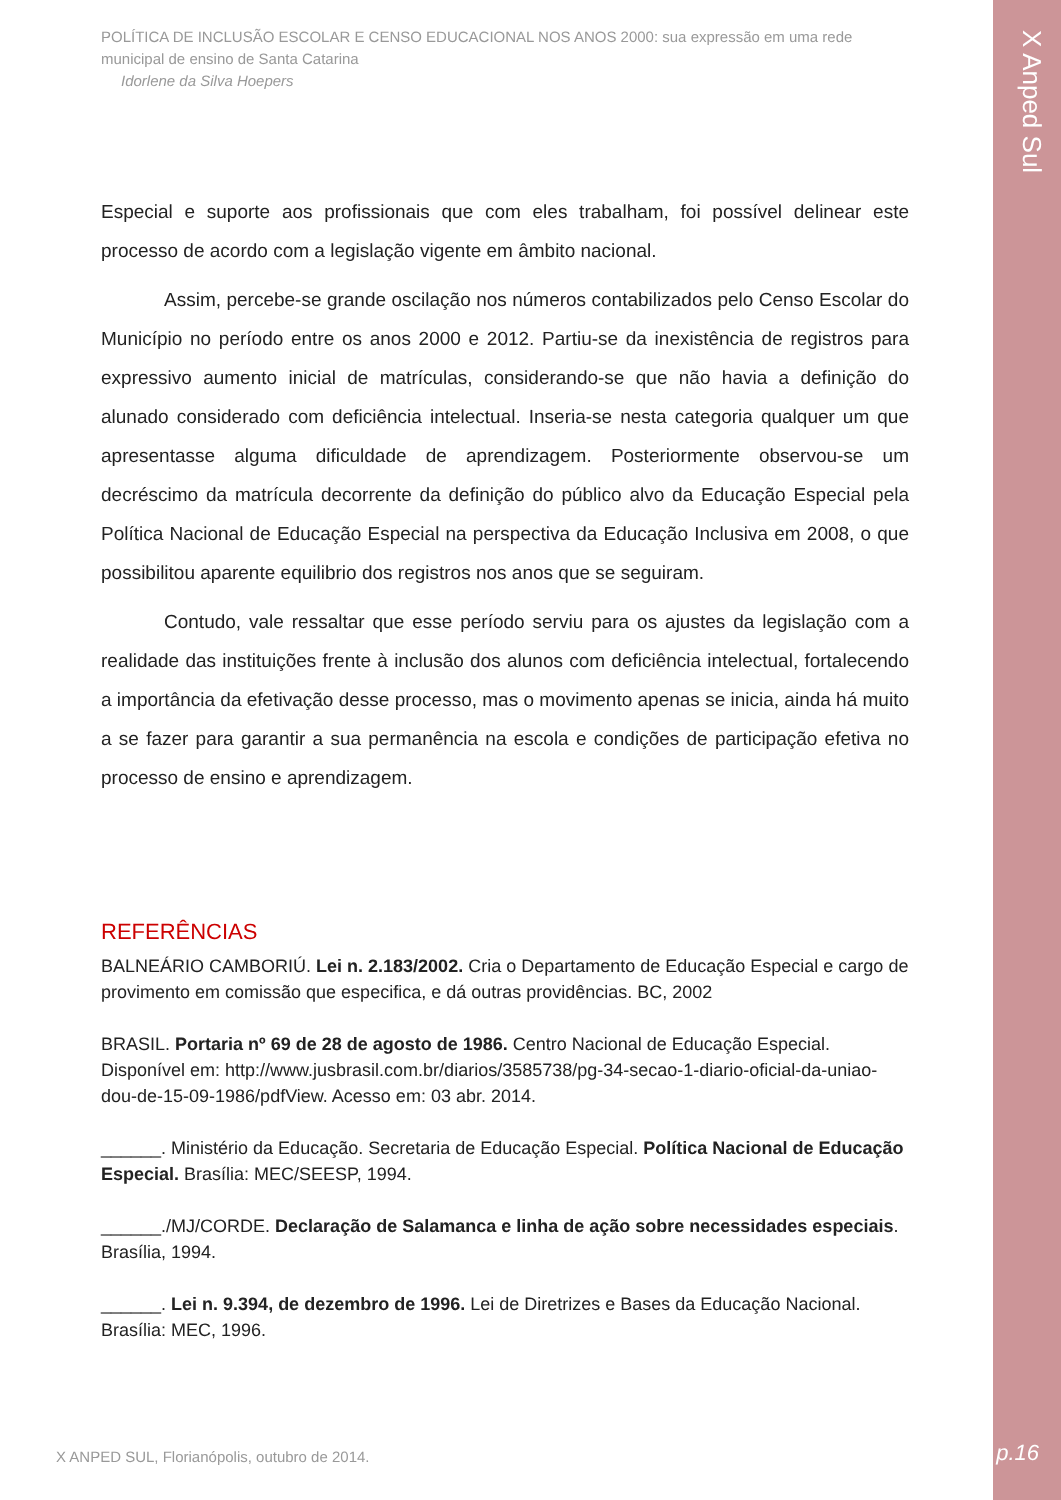X Anped Sul
POLÍTICA DE INCLUSÃO ESCOLAR E CENSO EDUCACIONAL NOS ANOS 2000: sua expressão em uma rede municipal de ensino de Santa Catarina
Idorlene da Silva Hoepers
Especial e suporte aos profissionais que com eles trabalham, foi possível delinear este processo de acordo com a legislação vigente em âmbito nacional.
Assim, percebe-se grande oscilação nos números contabilizados pelo Censo Escolar do Município no período entre os anos 2000 e 2012. Partiu-se da inexistência de registros para expressivo aumento inicial de matrículas, considerando-se que não havia a definição do alunado considerado com deficiência intelectual. Inseria-se nesta categoria qualquer um que apresentasse alguma dificuldade de aprendizagem. Posteriormente observou-se um decréscimo da matrícula decorrente da definição do público alvo da Educação Especial pela Política Nacional de Educação Especial na perspectiva da Educação Inclusiva em 2008, o que possibilitou aparente equilibrio dos registros nos anos que se seguiram.
Contudo, vale ressaltar que esse período serviu para os ajustes da legislação com a realidade das instituições frente à inclusão dos alunos com deficiência intelectual, fortalecendo a importância da efetivação desse processo, mas o movimento apenas se inicia, ainda há muito a se fazer para garantir a sua permanência na escola e condições de participação efetiva no processo de ensino e aprendizagem.
REFERÊNCIAS
BALNEÁRIO CAMBORIÚ. Lei n. 2.183/2002. Cria o Departamento de Educação Especial e cargo de provimento em comissão que especifica, e dá outras providências. BC, 2002
BRASIL. Portaria nº 69 de 28 de agosto de 1986. Centro Nacional de Educação Especial. Disponível em: http://www.jusbrasil.com.br/diarios/3585738/pg-34-secao-1-diario-oficial-da-uniao-dou-de-15-09-1986/pdfView. Acesso em: 03 abr. 2014.
______. Ministério da Educação. Secretaria de Educação Especial. Política Nacional de Educação Especial. Brasília: MEC/SEESP, 1994.
______./MJ/CORDE. Declaração de Salamanca e linha de ação sobre necessidades especiais. Brasília, 1994.
______. Lei n. 9.394, de dezembro de 1996. Lei de Diretrizes e Bases da Educação Nacional. Brasília: MEC, 1996.
X ANPED SUL, Florianópolis, outubro de 2014.
p.16